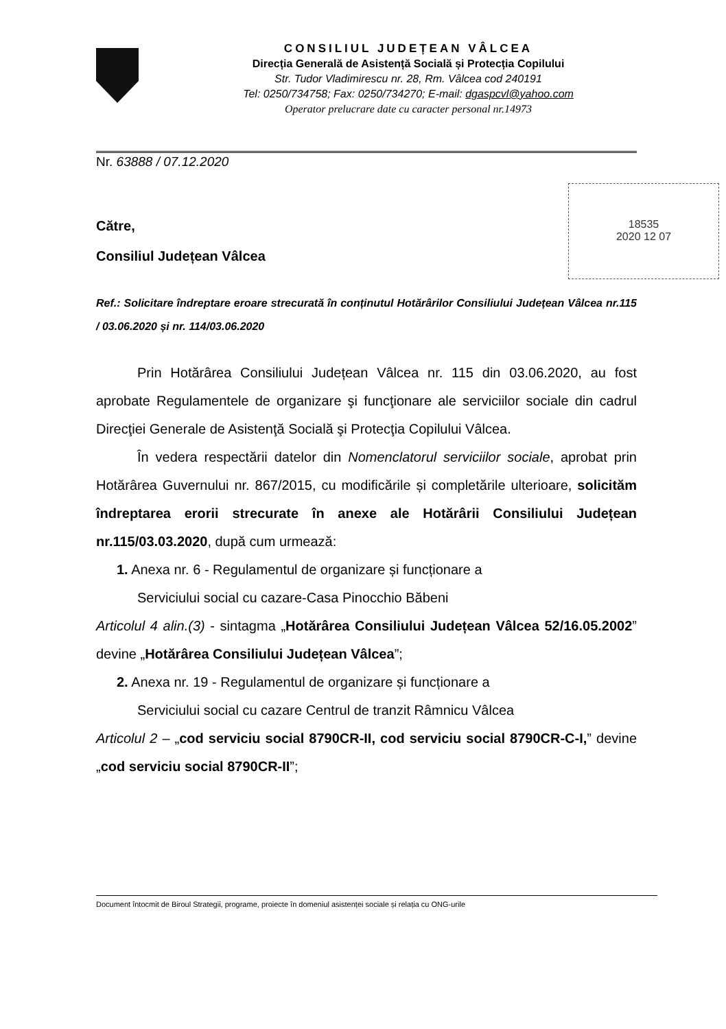CONSILIUL JUDEȚEAN VÂLCEA
Direcția Generală de Asistență Socială și Protecția Copilului
Str. Tudor Vladimirescu nr. 28, Rm. Vâlcea cod 240191
Tel: 0250/734758; Fax: 0250/734270; E-mail: dgaspcvl@yahoo.com
Operator prelucrare date cu caracter personal nr.14973
Nr. 63888 / 07.12.2020
18535
2020 12 07
Către,
Consiliul Județean Vâlcea
Ref.: Solicitare îndreptare eroare strecurată în conținutul Hotărârilor Consiliului Județean Vâlcea nr.115 / 03.06.2020 și nr. 114/03.06.2020
Prin Hotărârea Consiliului Județean Vâlcea nr. 115 din 03.06.2020, au fost aprobate Regulamentele de organizare şi funcţionare ale serviciilor sociale din cadrul Direcţiei Generale de Asistenţă Socială şi Protecţia Copilului Vâlcea.
În vedera respectării datelor din Nomenclatorul serviciilor sociale, aprobat prin Hotărârea Guvernului nr. 867/2015, cu modificările și completările ulterioare, solicităm îndreptarea erorii strecurate în anexe ale Hotărârii Consiliului Județean nr.115/03.03.2020, după cum urmează:
1. Anexa nr. 6 - Regulamentul de organizare și funcționare a
Serviciului social cu cazare-Casa Pinocchio Băbeni
Articolul 4 alin.(3) - sintagma „Hotărârea Consiliului Județean Vâlcea 52/16.05.2002” devine „Hotărârea Consiliului Județean Vâlcea”;
2. Anexa nr. 19 - Regulamentul de organizare și funcționare a
Serviciului social cu cazare Centrul de tranzit Râmnicu Vâlcea
Articolul 2 – „cod serviciu social 8790CR-II, cod serviciu social 8790CR-C-I,” devine „cod serviciu social 8790CR-II”;
Document întocmit de Biroul Strategii, programe, proiecte în domeniul asistenței sociale și relația cu ONG-urile